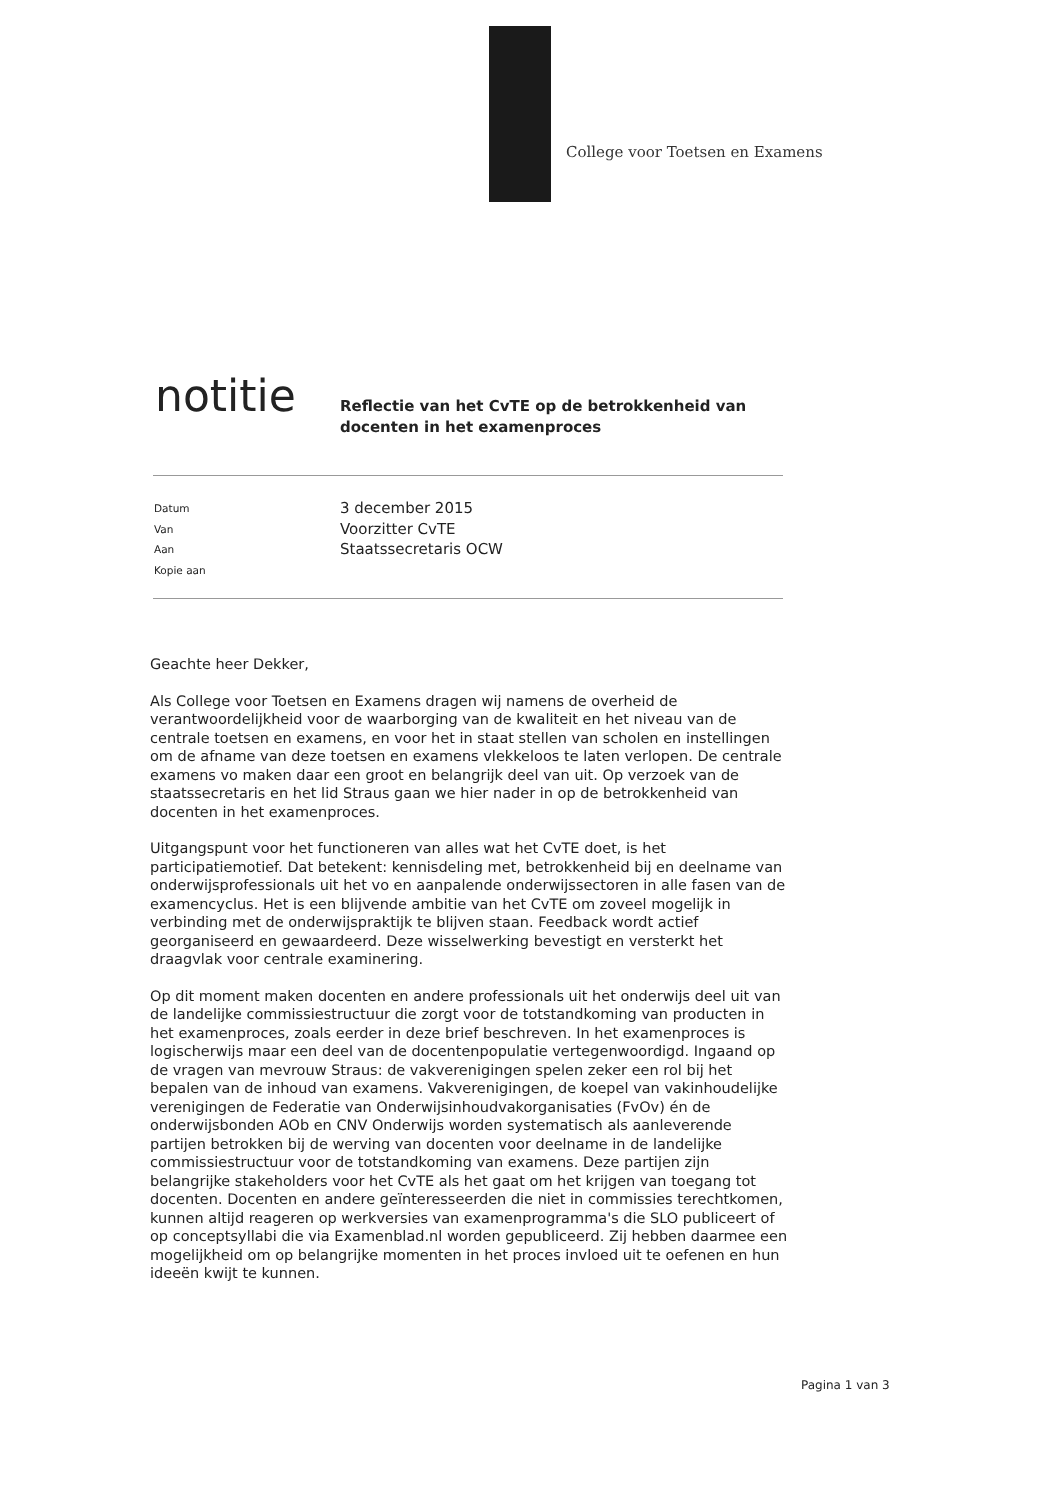College voor Toetsen en Examens
notitie
Reflectie van het CvTE op de betrokkenheid van
docenten in het examenproces
Datum 3 december 2015
Van Voorzitter CvTE
Aan Staatssecretaris OCW
Kopie aan
Geachte heer Dekker,
Als College voor Toetsen en Examens dragen wij namens de overheid de verantwoordelijkheid voor de waarborging van de kwaliteit en het niveau van de centrale toetsen en examens, en voor het in staat stellen van scholen en instellingen om de afname van deze toetsen en examens vlekkeloos te laten verlopen. De centrale examens vo maken daar een groot en belangrijk deel van uit. Op verzoek van de staatssecretaris en het lid Straus gaan we hier nader in op de betrokkenheid van docenten in het examenproces.
Uitgangspunt voor het functioneren van alles wat het CvTE doet, is het participatiemotief. Dat betekent: kennisdeling met, betrokkenheid bij en deelname van onderwijsprofessionals uit het vo en aanpalende onderwijssectoren in alle fasen van de examencyclus. Het is een blijvende ambitie van het CvTE om zoveel mogelijk in verbinding met de onderwijspraktijk te blijven staan. Feedback wordt actief georganiseerd en gewaardeerd. Deze wisselwerking bevestigt en versterkt het draagvlak voor centrale examinering.
Op dit moment maken docenten en andere professionals uit het onderwijs deel uit van de landelijke commissiestructuur die zorgt voor de totstandkoming van producten in het examenproces, zoals eerder in deze brief beschreven. In het examenproces is logischerwijs maar een deel van de docentenpopulatie vertegenwoordigd. Ingaand op de vragen van mevrouw Straus: de vakverenigingen spelen zeker een rol bij het bepalen van de inhoud van examens. Vakverenigingen, de koepel van vakinhoudelijke verenigingen de Federatie van Onderwijsinhoudvakorganisaties (FvOv) én de onderwijsbonden AOb en CNV Onderwijs worden systematisch als aanleverende partijen betrokken bij de werving van docenten voor deelname in de landelijke commissiestructuur voor de totstandkoming van examens. Deze partijen zijn belangrijke stakeholders voor het CvTE als het gaat om het krijgen van toegang tot docenten. Docenten en andere geïnteresseerden die niet in commissies terechtkomen, kunnen altijd reageren op werkversies van examenprogramma's die SLO publiceert of op conceptsyllabi die via Examenblad.nl worden gepubliceerd. Zij hebben daarmee een mogelijkheid om op belangrijke momenten in het proces invloed uit te oefenen en hun ideeën kwijt te kunnen.
Pagina 1 van 3